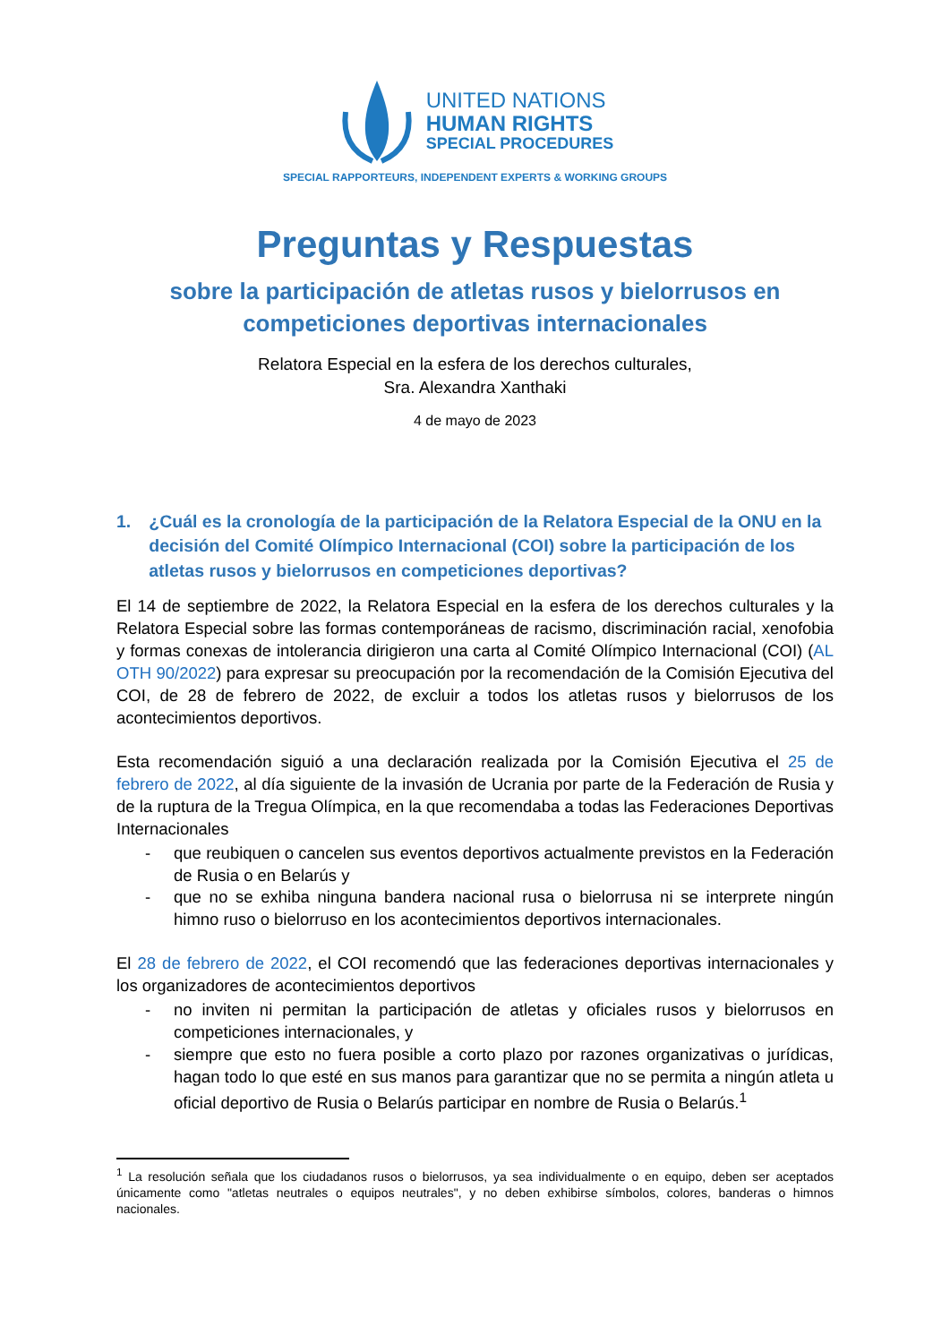UNITED NATIONS
HUMAN RIGHTS
SPECIAL PROCEDURES
SPECIAL RAPPORTEURS, INDEPENDENT EXPERTS & WORKING GROUPS
Preguntas y Respuestas
sobre la participación de atletas rusos y bielorrusos en competiciones deportivas internacionales
Relatora Especial en la esfera de los derechos culturales,
Sra. Alexandra Xanthaki
4 de mayo de 2023
1. ¿Cuál es la cronología de la participación de la Relatora Especial de la ONU en la decisión del Comité Olímpico Internacional (COI) sobre la participación de los atletas rusos y bielorrusos en competiciones deportivas?
El 14 de septiembre de 2022, la Relatora Especial en la esfera de los derechos culturales y la Relatora Especial sobre las formas contemporáneas de racismo, discriminación racial, xenofobia y formas conexas de intolerancia dirigieron una carta al Comité Olímpico Internacional (COI) (AL OTH 90/2022) para expresar su preocupación por la recomendación de la Comisión Ejecutiva del COI, de 28 de febrero de 2022, de excluir a todos los atletas rusos y bielorrusos de los acontecimientos deportivos.
Esta recomendación siguió a una declaración realizada por la Comisión Ejecutiva el 25 de febrero de 2022, al día siguiente de la invasión de Ucrania por parte de la Federación de Rusia y de la ruptura de la Tregua Olímpica, en la que recomendaba a todas las Federaciones Deportivas Internacionales
- que reubiquen o cancelen sus eventos deportivos actualmente previstos en la Federación de Rusia o en Belarús y
- que no se exhiba ninguna bandera nacional rusa o bielorrusa ni se interprete ningún himno ruso o bielorruso en los acontecimientos deportivos internacionales.
El 28 de febrero de 2022, el COI recomendó que las federaciones deportivas internacionales y los organizadores de acontecimientos deportivos
- no inviten ni permitan la participación de atletas y oficiales rusos y bielorrusos en competiciones internacionales, y
- siempre que esto no fuera posible a corto plazo por razones organizativas o jurídicas, hagan todo lo que esté en sus manos para garantizar que no se permita a ningún atleta u oficial deportivo de Rusia o Belarús participar en nombre de Rusia o Belarús.<sup>1</sup>
<sup>1</sup> La resolución señala que los ciudadanos rusos o bielorrusos, ya sea individualmente o en equipo, deben ser aceptados únicamente como "atletas neutrales o equipos neutrales", y no deben exhibirse símbolos, colores, banderas o himnos nacionales.